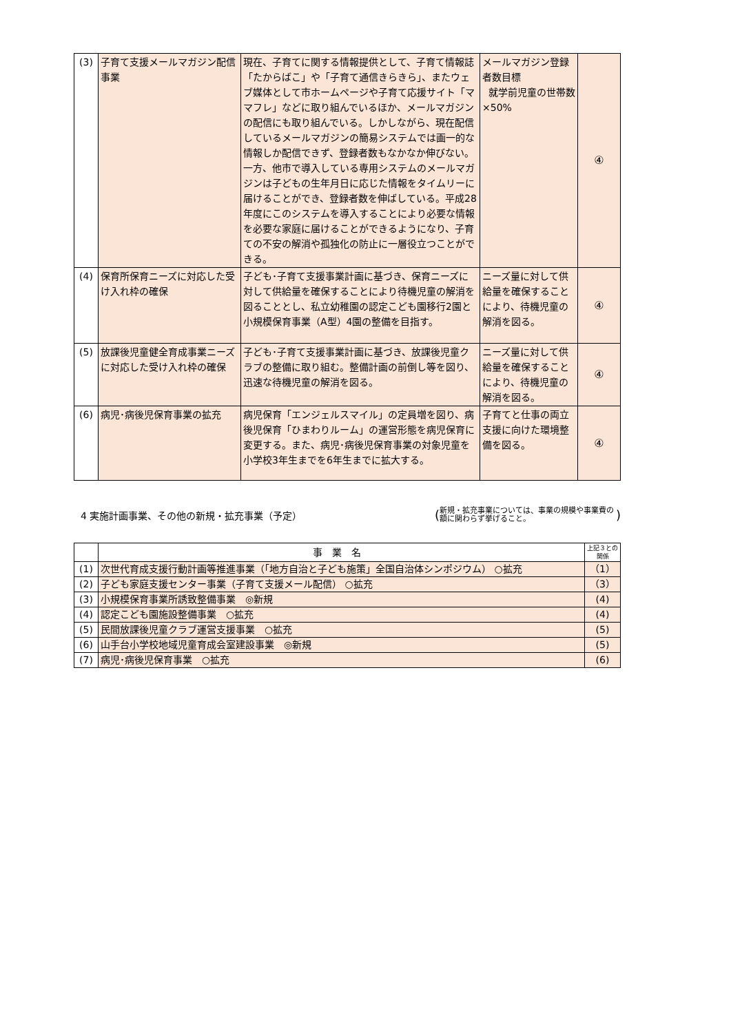| (3) | 子育て支援メールマガジン配信事業 | 現在、子育てに関する情報提供として、子育て情報誌「たからばこ」や「子育て通信きらきら」、またウェブ媒体として市ホームページや子育て応援サイト「ママフレ」などに取り組んでいるほか、メールマガジンの配信にも取り組んでいる。しかしながら、現在配信しているメールマガジンの簡易システムでは画一的な情報しか配信できず、登録者数もなかなか伸びない。一方、他市で導入している専用システムのメールマガジンは子どもの生年月日に応じた情報をタイムリーに届けることができ、登録者数を伸ばしている。平成28年度にこのシステムを導入することにより必要な情報を必要な家庭に届けることができるようになり、子育ての不安の解消や孤独化の防止に一層役立つことができる。 | メールマガジン登録者数目標 就学前児童の世帯数×50% | ④ |
| (4) | 保育所保育ニーズに対応した受け入れ枠の確保 | 子ども･子育て支援事業計画に基づき、保育ニーズに対して供給量を確保することにより待機児童の解消を図ることとし、私立幼稚園の認定こども園移行2園と小規模保育事業（A型）4園の整備を目指す。 | ニーズ量に対して供給量を確保することにより、待機児童の解消を図る。 | ④ |
| (5) | 放課後児童健全育成事業ニーズに対応した受け入れ枠の確保 | 子ども･子育て支援事業計画に基づき、放課後児童クラブの整備に取り組む。整備計画の前倒し等を図り、迅速な待機児童の解消を図る。 | ニーズ量に対して供給量を確保することにより、待機児童の解消を図る。 | ④ |
| (6) | 病児･病後児保育事業の拡充 | 病児保育「エンジェルスマイル」の定員増を図り、病後児保育「ひまわりルーム」の運営形態を病児保育に変更する。また、病児･病後児保育事業の対象児童を小学校3年生までを6年生までに拡大する。 | 子育てと仕事の両立支援に向けた環境整備を図る。 | ④ |
4 実施計画事業、その他の新規・拡充事業（予定）
(新規・拡充事業については、事業の規模や事業費の額に関わらず挙げること。)
| | 事業名 | 上記３との関係 |
| --- | --- | --- |
| (1) | 次世代育成支援行動計画等推進事業（「地方自治と子ども施策」全国自治体シンポジウム） ○拡充 | （1） |
| (2) | 子ども家庭支援センター事業（子育て支援メール配信） ○拡充 | （3） |
| (3) | 小規模保育事業所誘致整備事業 ◎新規 | (4) |
| (4) | 認定こども園施設整備事業 ○拡充 | (4) |
| (5) | 民間放課後児童クラブ運営支援事業 ○拡充 | (5) |
| (6) | 山手台小学校地域児童育成会室建設事業 ◎新規 | (5) |
| (7) | 病児･病後児保育事業 ○拡充 | (6) |